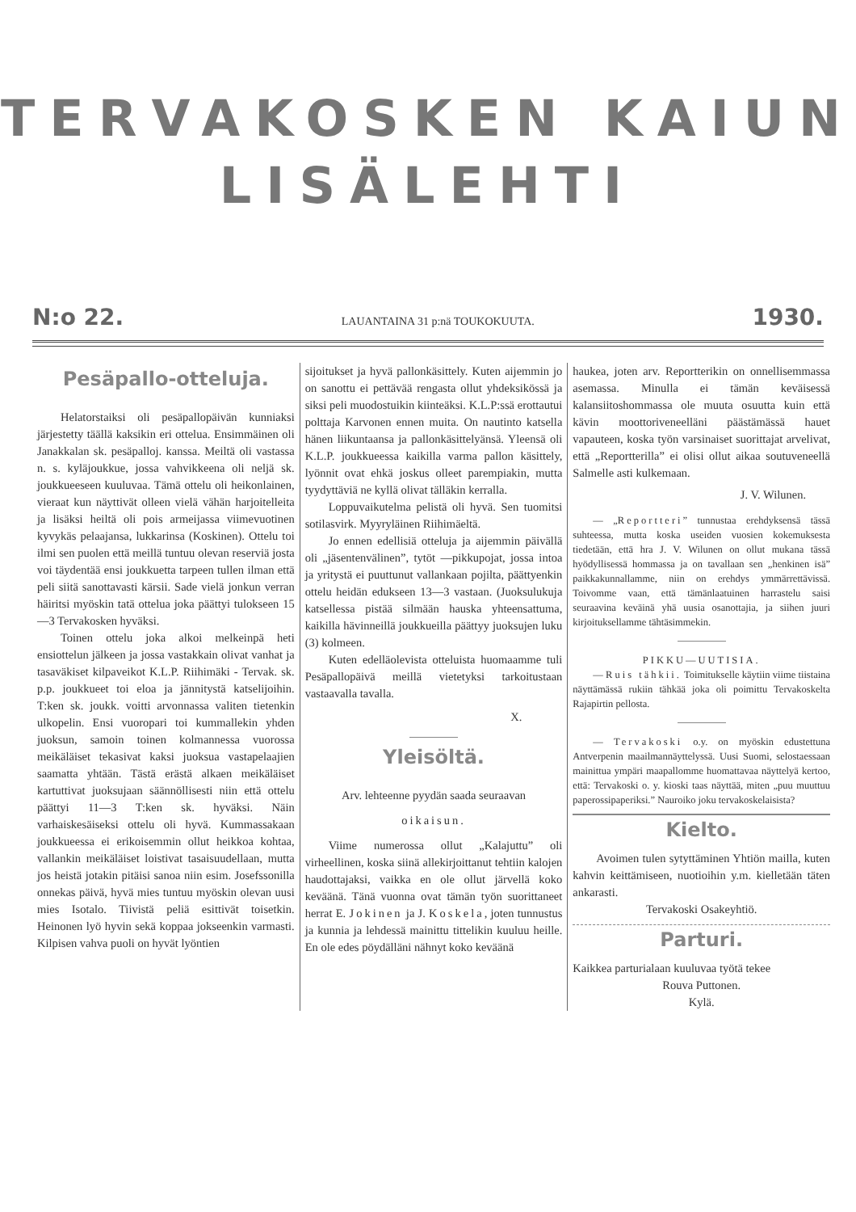TERVAKOSKEN KAIUN
LISÄLEHTI
N:o 22. LAUANTAINA 31 p:nä TOUKOKUUTA. 1930.
Pesäpallo-otteluja.
Helatorstaiksi oli pesäpallopäivän kunniaksi järjestetty täällä kaksikin eri ottelua. Ensimmäinen oli Janakkalan sk. pesäpalloj. kanssa. Meiltä oli vastassa n. s. kyläjoukkue, jossa vahvikkeena oli neljä sk. joukkueeseen kuuluvaa. Tämä ottelu oli heikonlainen, vieraat kun näyttivät olleen vielä vähän harjoitelleita ja lisäksi heiltä oli pois armeijassa viimevuotinen kyvykäs pelaajansa, lukkarinsa (Koskinen). Ottelu toi ilmi sen puolen että meillä tuntuu olevan reserviä josta voi täydentää ensi joukkuetta tarpeen tullen ilman että peli siitä sanottavasti kärsii. Sade vielä jonkun verran häiritsi myöskin tatä ottelua joka päättyi tulokseen 15—3 Tervakosken hyväksi.
Toinen ottelu joka alkoi melkeinpä heti ensiottelun jälkeen ja jossa vastakkain olivat vanhat ja tasaväkiset kilpaveikot K.L.P. Riihimäki - Tervak. sk. p.p. joukkueet toi eloa ja jännitystä katselijoihin. T:ken sk. joukk. voitti arvonnassa valiten tietenkin ulkopelin. Ensi vuoropari toi kummallekin yhden juoksun, samoin toinen kolmannessa vuorossa meikäläiset tekasivat kaksi juoksua vastapelaajien saamatta yhtään. Tästä erästä alkaen meikäläiset kartuttivat juoksujaan säännöllisesti niin että ottelu päättyi 11—3 T:ken sk. hyväksi. Näin varhaiskesäiseksi ottelu oli hyvä. Kummassakaan joukkueessa ei erikoisemmin ollut heikkoa kohtaa, vallankin meikäläiset loistivat tasaisuudellaan, mutta jos heistä jotakin pitäisi sanoa niin esim. Josefssonilla onnekas päivä, hyvä mies tuntuu myöskin olevan uusi mies Isotalo. Tiivistä peliä esittivät toisetkin. Heinonen lyö hyvin sekä koppaa jokseenkin varmasti. Kilpisen vahva puoli on hyvät lyöntien
sijoitukset ja hyvä pallonkäsittely. Kuten aijemmin jo on sanottu ei pettävää rengasta ollut yhdeksikössä ja siksi peli muodostuikin kiinteäksi. K.L.P:ssä erottautui polttaja Karvonen ennen muita. On nautinto katsella hänen liikuntaansa ja pallonkäsittelyänsä. Yleensä oli K.L.P. joukkueessa kaikilla varma pallon käsittely, lyönnit ovat ehkä joskus olleet parempiakin, mutta tyydyttäviä ne kyllä olivat tälläkin kerralla.
Loppuvaikutelma pelistä oli hyvä. Sen tuomitsi sotilasvirk. Myyryläinen Riihimäeltä.
Jo ennen edellisiä otteluja ja aijemmin päivällä oli „jäsentenvälinen”, tytöt —pikkupojat, jossa intoa ja yritystä ei puuttunut vallankaan pojilta, päättyenkin ottelu heidän edukseen 13—3 vastaan. (Juoksulukuja katsellessa pistää silmään hauska yhteensattuma, kaikilla hävinneillä joukkueilla päättyy juoksujen luku (3) kolmeen.
Kuten edelläolevista otteluista huomaamme tuli Pesäpallopäivä meillä vietetyksi tarkoitustaan vastaavalla tavalla.
X.
Yleisöltä.
Arv. lehteenne pyydän saada seuraavan
oikaisun.
Viime numerossa ollut „Kalajuttu” oli virheellinen, koska siinä allekirjoittanut tehtiin kalojen haudottajaksi, vaikka en ole ollut järvellä koko keväänä. Tänä vuonna ovat tämän työn suorittaneet herrat E. Jokinen ja J. Koskela, joten tunnustus ja kunnia ja lehdessä mainittu tittelikin kuuluu heille. En ole edes pöydälläni nähnyt koko keväänä
haukea, joten arv. Reportterikin on onnellisemmassa asemassa. Minulla ei tämän keväisessä kalansiitoshommassa ole muuta osuutta kuin että kävin moottoriveneelläni päästämässä hauet vapauteen, koska työn varsinaiset suorittajat arvelivat, että „Reportterilla” ei olisi ollut aikaa soutuveneellä Salmelle asti kulkemaan.
J. V. Wilunen.
— „Reportteri” tunnustaa erehdyksensä tässä suhteessa, mutta koska useiden vuosien kokemuksesta tiedetään, että hra J. V. Wilunen on ollut mukana tässä hyödyllisessä hommassa ja on tavallaan sen „henkinen isä” paikkakunnallamme, niin on erehdys ymmärrettävissä. Toivomme vaan, että tämänlaatuinen harrastelu saisi seuraavina keväinä yhä uusia osanottajia, ja siihen juuri kirjoituksellamme tähtäsimmekin.
PIKKU—UUTISIA.
— Ruis tähkii. Toimitukselle käytiin viime tiistaina näyttämässä rukiin tähkää joka oli poimittu Tervakoskelta Rajapirtin pellosta.
— Tervakoski o.y. on myöskin edustettuna Antverpenin maailmannäyttelyssä. Uusi Suomi, selostaessaan mainittua ympäri maapallomme huomattavaa näyttelyä kertoo, että: Tervakoski o. y. kioski taas näyttää, miten „puu muuttuu paperossipaperiksi.” Nauroiko joku tervakoskelaisista?
Kielto.
Avoimen tulen sytyttäminen Yhtiön mailla, kuten kahvin keittämiseen, nuotioihin y.m. kielletään täten ankarasti.
Tervakoski Osakeyhtiö.
Parturi.
Kaikkea parturialaan kuuluvaa työtä tekee
Rouva Puttonen.
Kylä.